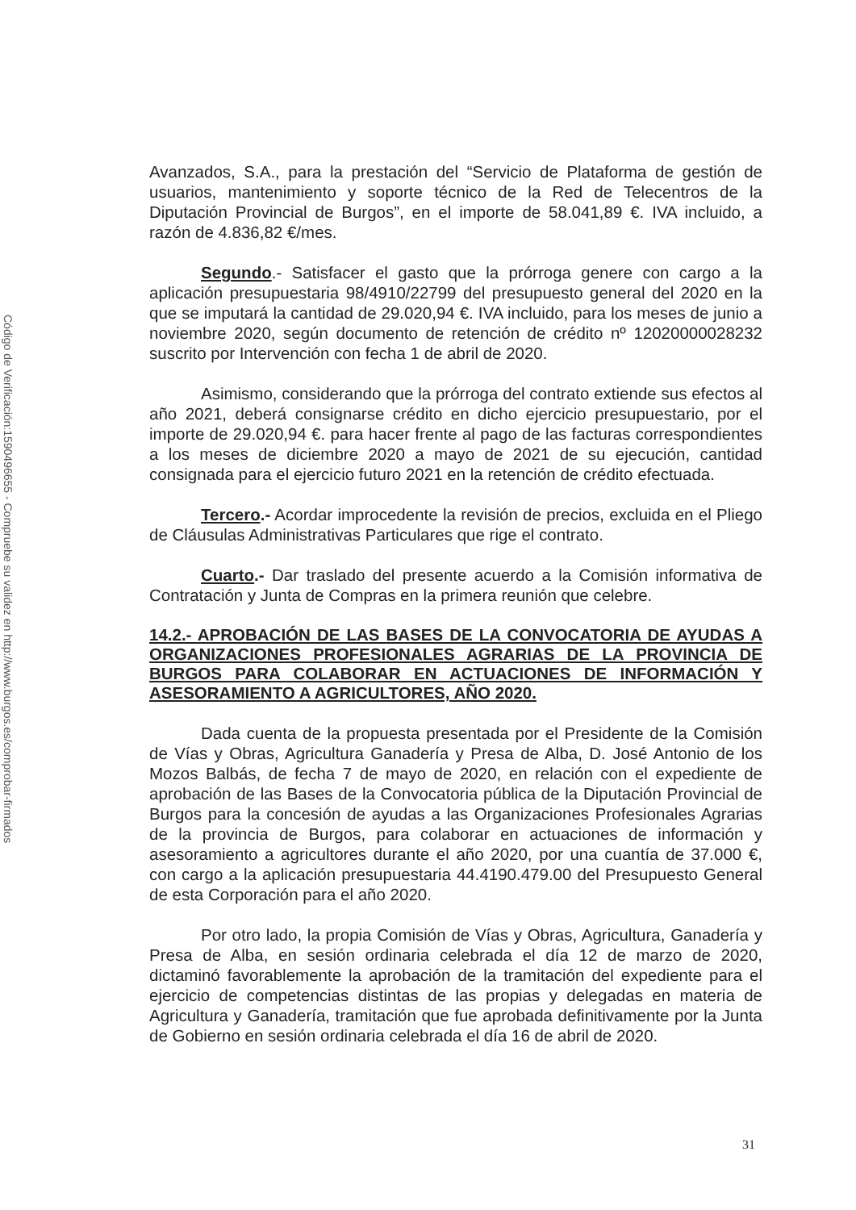Código de Verificación:1590496655 - Compruebe su validez en http://www.burgos.es/comprobar-firmados
Avanzados, S.A., para la prestación del “Servicio de Plataforma de gestión de usuarios, mantenimiento y soporte técnico de la Red de Telecentros de la Diputación Provincial de Burgos”, en el importe de 58.041,89 €. IVA incluido, a razón de 4.836,82 €/mes.
Segundo.- Satisfacer el gasto que la prórroga genere con cargo a la aplicación presupuestaria 98/4910/22799 del presupuesto general del 2020 en la que se imputará la cantidad de 29.020,94 €. IVA incluido, para los meses de junio a noviembre 2020, según documento de retención de crédito nº 12020000028232 suscrito por Intervención con fecha 1 de abril de 2020.
Asimismo, considerando que la prórroga del contrato extiende sus efectos al año 2021, deberá consignarse crédito en dicho ejercicio presupuestario, por el importe de 29.020,94 €. para hacer frente al pago de las facturas correspondientes a los meses de diciembre 2020 a mayo de 2021 de su ejecución, cantidad consignada para el ejercicio futuro 2021 en la retención de crédito efectuada.
Tercero.- Acordar improcedente la revisión de precios, excluida en el Pliego de Cláusulas Administrativas Particulares que rige el contrato.
Cuarto.- Dar traslado del presente acuerdo a la Comisión informativa de Contratación y Junta de Compras en la primera reunión que celebre.
14.2.- APROBACIÓN DE LAS BASES DE LA CONVOCATORIA DE AYUDAS A ORGANIZACIONES PROFESIONALES AGRARIAS DE LA PROVINCIA DE BURGOS PARA COLABORAR EN ACTUACIONES DE INFORMACIÓN Y ASESORAMIENTO A AGRICULTORES, AÑO 2020.
Dada cuenta de la propuesta presentada por el Presidente de la Comisión de Vías y Obras, Agricultura Ganadería y Presa de Alba, D. José Antonio de los Mozos Balbás, de fecha 7 de mayo de 2020, en relación con el expediente de aprobación de las Bases de la Convocatoria pública de la Diputación Provincial de Burgos para la concesión de ayudas a las Organizaciones Profesionales Agrarias de la provincia de Burgos, para colaborar en actuaciones de información y asesoramiento a agricultores durante el año 2020, por una cuantía de 37.000 €, con cargo a la aplicación presupuestaria 44.4190.479.00 del Presupuesto General de esta Corporación para el año 2020.
Por otro lado, la propia Comisión de Vías y Obras, Agricultura, Ganadería y Presa de Alba, en sesión ordinaria celebrada el día 12 de marzo de 2020, dictaminó favorablemente la aprobación de la tramitación del expediente para el ejercicio de competencias distintas de las propias y delegadas en materia de Agricultura y Ganadería, tramitación que fue aprobada definitivamente por la Junta de Gobierno en sesión ordinaria celebrada el día 16 de abril de 2020.
31